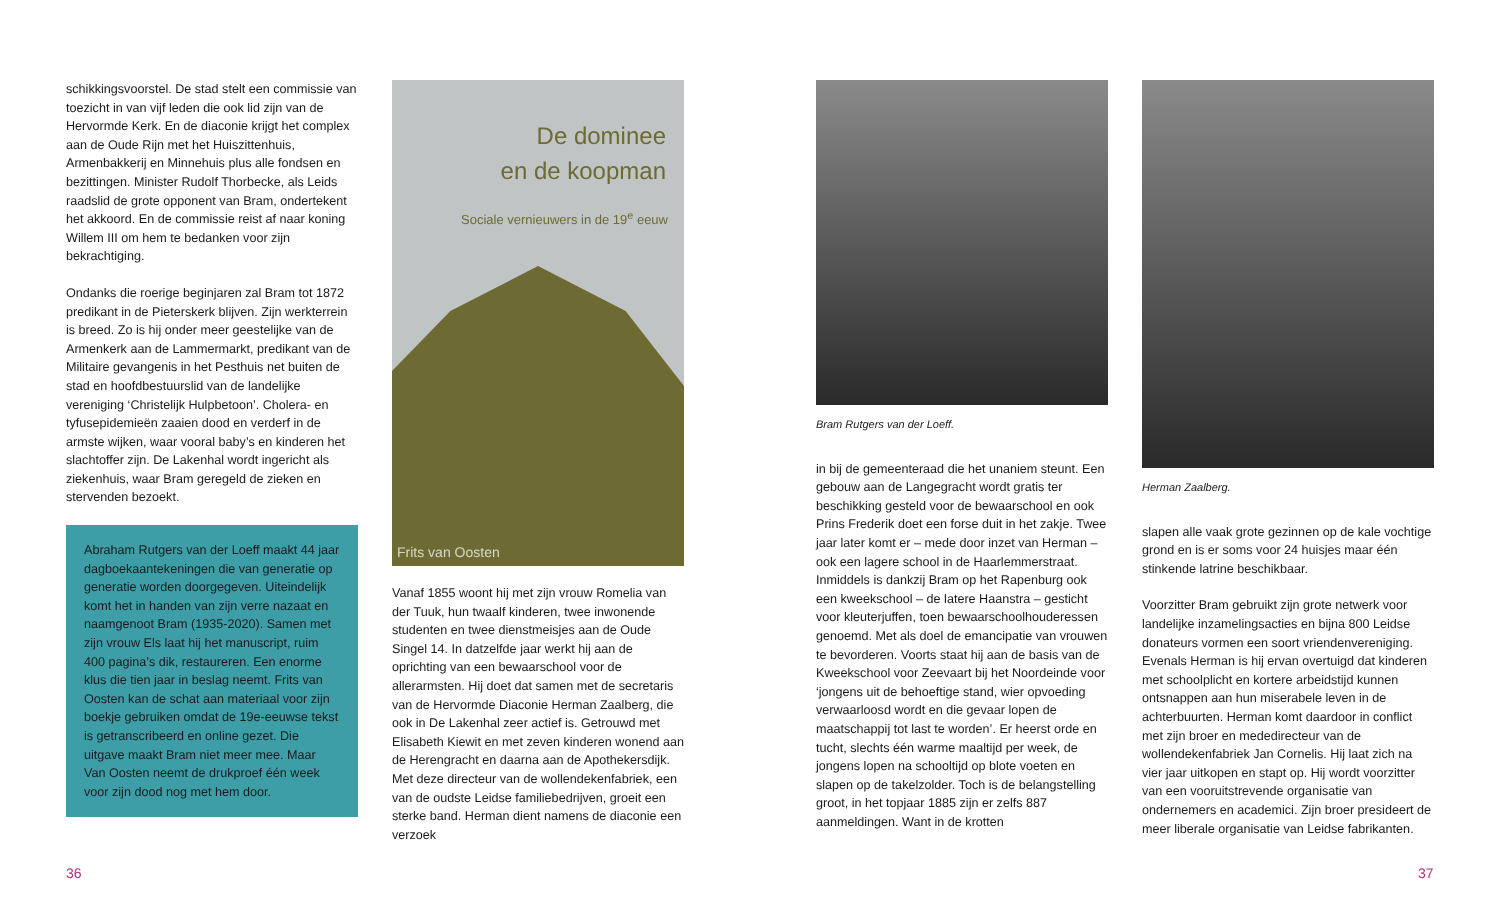schikkingsvoorstel. De stad stelt een commissie van toezicht in van vijf leden die ook lid zijn van de Hervormde Kerk. En de diaconie krijgt het complex aan de Oude Rijn met het Huiszittenhuis, Armenbakkerij en Minnehuis plus alle fondsen en bezittingen. Minister Rudolf Thorbecke, als Leids raadslid de grote opponent van Bram, ondertekent het akkoord. En de commissie reist af naar koning Willem III om hem te bedanken voor zijn bekrachtiging.
Ondanks die roerige beginjaren zal Bram tot 1872 predikant in de Pieterskerk blijven. Zijn werkterrein is breed. Zo is hij onder meer geestelijke van de Armenkerk aan de Lammermarkt, predikant van de Militaire gevangenis in het Pesthuis net buiten de stad en hoofdbestuurslid van de landelijke vereniging ‘Christelijk Hulpbetoon’. Cholera- en tyfusepidemieën zaaien dood en verderf in de armste wijken, waar vooral baby’s en kinderen het slachtoffer zijn. De Lakenhal wordt ingericht als ziekenhuis, waar Bram geregeld de zieken en stervenden bezoekt.
Abraham Rutgers van der Loeff maakt 44 jaar dagboekaantekeningen die van generatie op generatie worden doorgegeven. Uiteindelijk komt het in handen van zijn verre nazaat en naamgenoot Bram (1935-2020). Samen met zijn vrouw Els laat hij het manuscript, ruim 400 pagina’s dik, restaureren. Een enorme klus die tien jaar in beslag neemt. Frits van Oosten kan de schat aan materiaal voor zijn boekje gebruiken omdat de 19e-eeuwse tekst is getranscribeerd en online gezet. Die uitgave maakt Bram niet meer mee. Maar Van Oosten neemt de drukproef één week voor zijn dood nog met hem door.
De dominee
en de koopman
Sociale vernieuwers in de 19<sup>e</sup> eeuw
Frits van Oosten
Vanaf 1855 woont hij met zijn vrouw Romelia van der Tuuk, hun twaalf kinderen, twee inwonende studenten en twee dienstmeisjes aan de Oude Singel 14. In datzelfde jaar werkt hij aan de oprichting van een bewaarschool voor de allerarmsten. Hij doet dat samen met de secretaris van de Hervormde Diaconie Herman Zaalberg, die ook in De Lakenhal zeer actief is. Getrouwd met Elisabeth Kiewit en met zeven kinderen wonend aan de Herengracht en daarna aan de Apothekersdijk. Met deze directeur van de wollendekenfabriek, een van de oudste Leidse familiebedrijven, groeit een sterke band. Herman dient namens de diaconie een verzoek
Bram Rutgers van der Loeff.
in bij de gemeenteraad die het unaniem steunt. Een gebouw aan de Langegracht wordt gratis ter beschikking gesteld voor de bewaarschool en ook Prins Frederik doet een forse duit in het zakje. Twee jaar later komt er – mede door inzet van Herman – ook een lagere school in de Haarlemmerstraat. Inmiddels is dankzij Bram op het Rapenburg ook een kweekschool – de latere Haanstra – gesticht voor kleuterjuffen, toen bewaarschoolhouderessen genoemd. Met als doel de emancipatie van vrouwen te bevorderen. Voorts staat hij aan de basis van de Kweekschool voor Zeevaart bij het Noordeinde voor ‘jongens uit de behoeftige stand, wier opvoeding verwaarloosd wordt en die gevaar lopen de maatschappij tot last te worden’. Er heerst orde en tucht, slechts één warme maaltijd per week, de jongens lopen na schooltijd op blote voeten en slapen op de takelzolder. Toch is de belangstelling groot, in het topjaar 1885 zijn er zelfs 887 aanmeldingen. Want in de krotten
Herman Zaalberg.
slapen alle vaak grote gezinnen op de kale vochtige grond en is er soms voor 24 huisjes maar één stinkende latrine beschikbaar.
Voorzitter Bram gebruikt zijn grote netwerk voor landelijke inzamelingsacties en bijna 800 Leidse donateurs vormen een soort vriendenvereniging. Evenals Herman is hij ervan overtuigd dat kinderen met schoolplicht en kortere arbeidstijd kunnen ontsnappen aan hun miserabele leven in de achterbuurten. Herman komt daardoor in conflict met zijn broer en mededirecteur van de wollendekenfabriek Jan Cornelis. Hij laat zich na vier jaar uitkopen en stapt op. Hij wordt voorzitter van een vooruitstrevende organisatie van ondernemers en academici. Zijn broer presideert de meer liberale organisatie van Leidse fabrikanten.
36 37